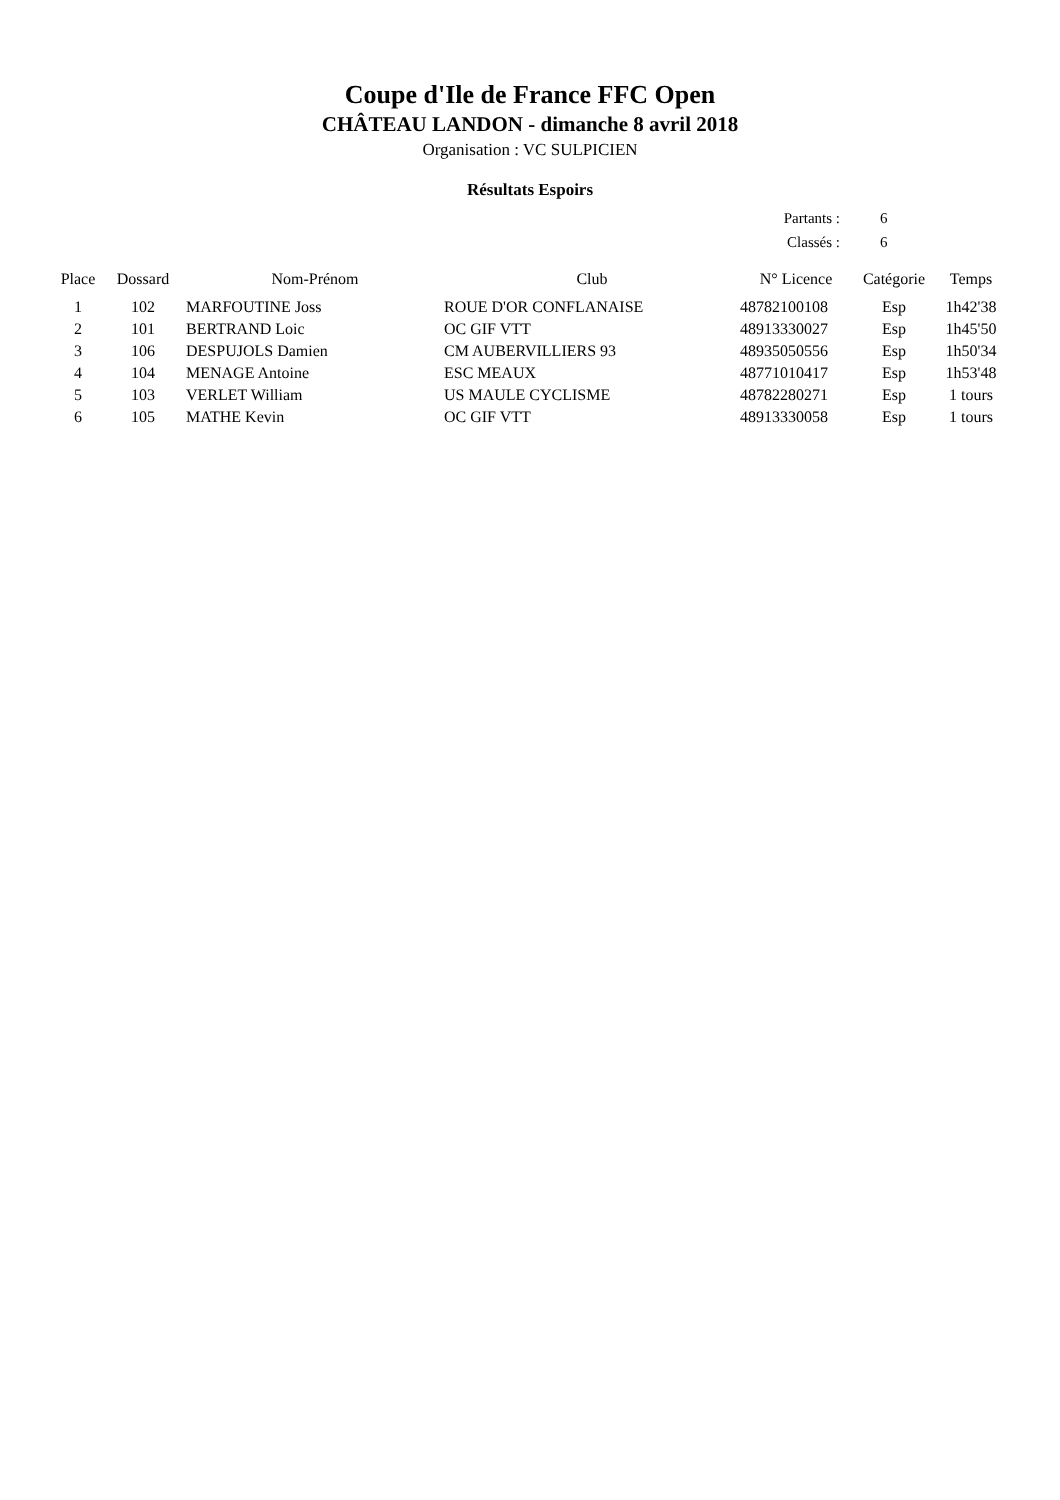Coupe d'Ile de France FFC Open
CHÂTEAU LANDON - dimanche 8 avril 2018
Organisation : VC SULPICIEN
Résultats Espoirs
Partants : 6
Classés : 6
| Place | Dossard | Nom-Prénom | Club | N° Licence | Catégorie | Temps |
| --- | --- | --- | --- | --- | --- | --- |
| 1 | 102 | MARFOUTINE Joss | ROUE D'OR CONFLANAISE | 48782100108 | Esp | 1h42'38 |
| 2 | 101 | BERTRAND Loic | OC GIF VTT | 48913330027 | Esp | 1h45'50 |
| 3 | 106 | DESPUJOLS Damien | CM AUBERVILLIERS 93 | 48935050556 | Esp | 1h50'34 |
| 4 | 104 | MENAGE Antoine | ESC MEAUX | 48771010417 | Esp | 1h53'48 |
| 5 | 103 | VERLET William | US MAULE CYCLISME | 48782280271 | Esp | 1 tours |
| 6 | 105 | MATHE Kevin | OC GIF VTT | 48913330058 | Esp | 1 tours |